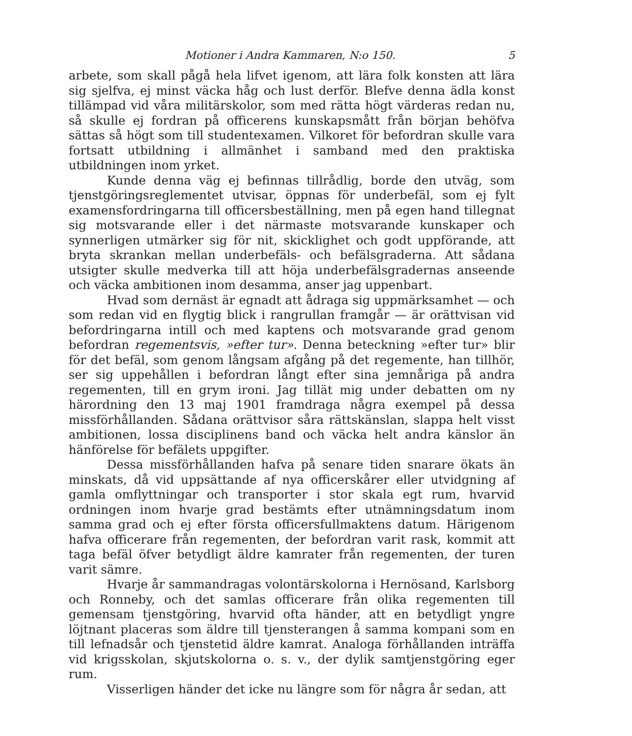Motioner i Andra Kammaren, N:o 150. 5
arbete, som skall pågå hela lifvet igenom, att lära folk konsten att lära sig sjelfva, ej minst väcka håg och lust derför. Blefve denna ädla konst tillämpad vid våra militärskolor, som med rätta högt värderas redan nu, så skulle ej fordran på officerens kunskapsmått från början behöfva sättas så högt som till studentexamen. Vilkoret för befordran skulle vara fortsatt utbildning i allmänhet i samband med den praktiska utbildningen inom yrket.
Kunde denna väg ej befinnas tillrådlig, borde den utväg, som tjenstgöringsreglementet utvisar, öppnas för underbefäl, som ej fylt examensfordringarna till officersbeställning, men på egen hand tillegnat sig motsvarande eller i det närmaste motsvarande kunskaper och synnerligen utmärker sig för nit, skicklighet och godt uppförande, att bryta skrankan mellan underbefäls- och befälsgraderna. Att sådana utsigter skulle medverka till att höja underbefälsgradernas anseende och väcka ambitionen inom desamma, anser jag uppenbart.
Hvad som dernäst är egnadt att ådraga sig uppmärksamhet — och som redan vid en flygtig blick i rangrullan framgår — är orättvisan vid befordringarna intill och med kaptens och motsvarande grad genom befordran regementsvis, »efter tur». Denna beteckning »efter tur» blir för det befäl, som genom långsam afgång på det regemente, han tillhör, ser sig uppehållen i befordran långt efter sina jemnåriga på andra regementen, till en grym ironi. Jag tillät mig under debatten om ny härordning den 13 maj 1901 framdraga några exempel på dessa missförhållanden. Sådana orättvisor såra rättskänslan, slappa helt visst ambitionen, lossa disciplinens band och väcka helt andra känslor än hänförelse för befälets uppgifter.
Dessa missförhållanden hafva på senare tiden snarare ökats än minskats, då vid uppsättande af nya officerskårer eller utvidgning af gamla omflyttningar och transporter i stor skala egt rum, hvarvid ordningen inom hvarje grad bestämts efter utnämningsdatum inom samma grad och ej efter första officersfullmaktens datum. Härigenom hafva officerare från regementen, der befordran varit rask, kommit att taga befäl öfver betydligt äldre kamrater från regementen, der turen varit sämre.
Hvarje år sammandragas volontärskolorna i Hernösand, Karlsborg och Ronneby, och det samlas officerare från olika regementen till gemensam tjenstgöring, hvarvid ofta händer, att en betydligt yngre löjtnant placeras som äldre till tjensterangen å samma kompani som en till lefnadsår och tjenstetid äldre kamrat. Analoga förhållanden inträffa vid krigsskolan, skjutskolorna o. s. v., der dylik samtjenstgöring eger rum.
Visserligen händer det icke nu längre som för några år sedan, att